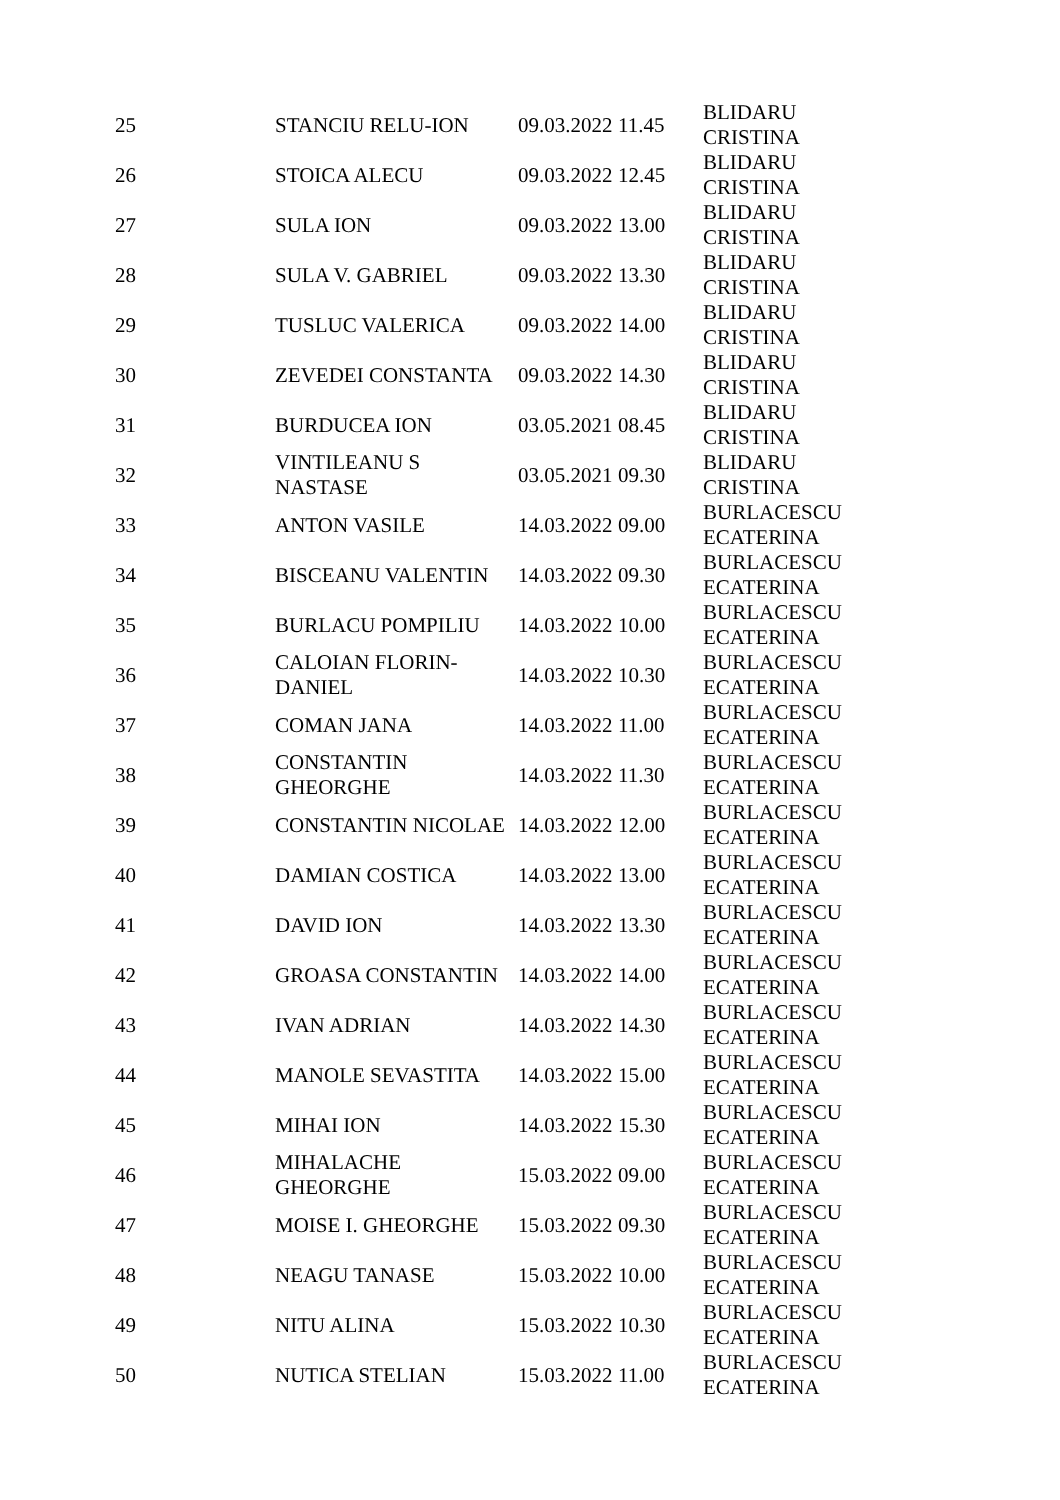| 25 | STANCIU RELU-ION | 09.03.2022 | 11.45 | BLIDARU CRISTINA |
| 26 | STOICA ALECU | 09.03.2022 | 12.45 | BLIDARU CRISTINA |
| 27 | SULA ION | 09.03.2022 | 13.00 | BLIDARU CRISTINA |
| 28 | SULA V. GABRIEL | 09.03.2022 | 13.30 | BLIDARU CRISTINA |
| 29 | TUSLUC VALERICA | 09.03.2022 | 14.00 | BLIDARU CRISTINA |
| 30 | ZEVEDEI CONSTANTA | 09.03.2022 | 14.30 | BLIDARU CRISTINA |
| 31 | BURDUCEA ION | 03.05.2021 | 08.45 | BLIDARU CRISTINA |
| 32 | VINTILEANU S NASTASE | 03.05.2021 | 09.30 | BLIDARU CRISTINA |
| 33 | ANTON VASILE | 14.03.2022 | 09.00 | BURLACESCU ECATERINA |
| 34 | BISCEANU VALENTIN | 14.03.2022 | 09.30 | BURLACESCU ECATERINA |
| 35 | BURLACU POMPILIU | 14.03.2022 | 10.00 | BURLACESCU ECATERINA |
| 36 | CALOIAN FLORIN- DANIEL | 14.03.2022 | 10.30 | BURLACESCU ECATERINA |
| 37 | COMAN JANA | 14.03.2022 | 11.00 | BURLACESCU ECATERINA |
| 38 | CONSTANTIN GHEORGHE | 14.03.2022 | 11.30 | BURLACESCU ECATERINA |
| 39 | CONSTANTIN NICOLAE | 14.03.2022 | 12.00 | BURLACESCU ECATERINA |
| 40 | DAMIAN COSTICA | 14.03.2022 | 13.00 | BURLACESCU ECATERINA |
| 41 | DAVID ION | 14.03.2022 | 13.30 | BURLACESCU ECATERINA |
| 42 | GROASA CONSTANTIN | 14.03.2022 | 14.00 | BURLACESCU ECATERINA |
| 43 | IVAN ADRIAN | 14.03.2022 | 14.30 | BURLACESCU ECATERINA |
| 44 | MANOLE SEVASTITA | 14.03.2022 | 15.00 | BURLACESCU ECATERINA |
| 45 | MIHAI ION | 14.03.2022 | 15.30 | BURLACESCU ECATERINA |
| 46 | MIHALACHE GHEORGHE | 15.03.2022 | 09.00 | BURLACESCU ECATERINA |
| 47 | MOISE I. GHEORGHE | 15.03.2022 | 09.30 | BURLACESCU ECATERINA |
| 48 | NEAGU TANASE | 15.03.2022 | 10.00 | BURLACESCU ECATERINA |
| 49 | NITU ALINA | 15.03.2022 | 10.30 | BURLACESCU ECATERINA |
| 50 | NUTICA STELIAN | 15.03.2022 | 11.00 | BURLACESCU ECATERINA |